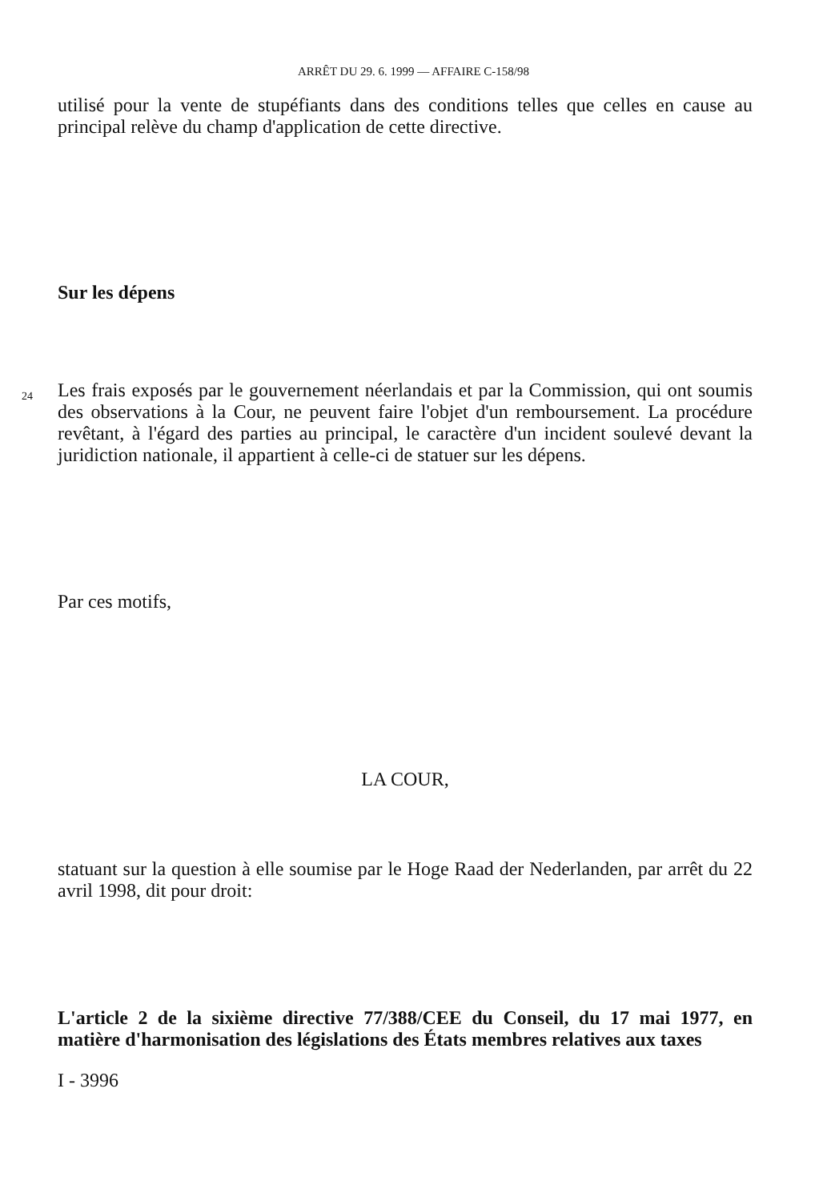ARRÊT DU 29. 6. 1999 — AFFAIRE C-158/98
utilisé pour la vente de stupéfiants dans des conditions telles que celles en cause au principal relève du champ d'application de cette directive.
Sur les dépens
24
Les frais exposés par le gouvernement néerlandais et par la Commission, qui ont soumis des observations à la Cour, ne peuvent faire l'objet d'un remboursement. La procédure revêtant, à l'égard des parties au principal, le caractère d'un incident soulevé devant la juridiction nationale, il appartient à celle-ci de statuer sur les dépens.
Par ces motifs,
LA COUR,
statuant sur la question à elle soumise par le Hoge Raad der Nederlanden, par arrêt du 22 avril 1998, dit pour droit:
L'article 2 de la sixième directive 77/388/CEE du Conseil, du 17 mai 1977, en matière d'harmonisation des législations des États membres relatives aux taxes
I - 3996